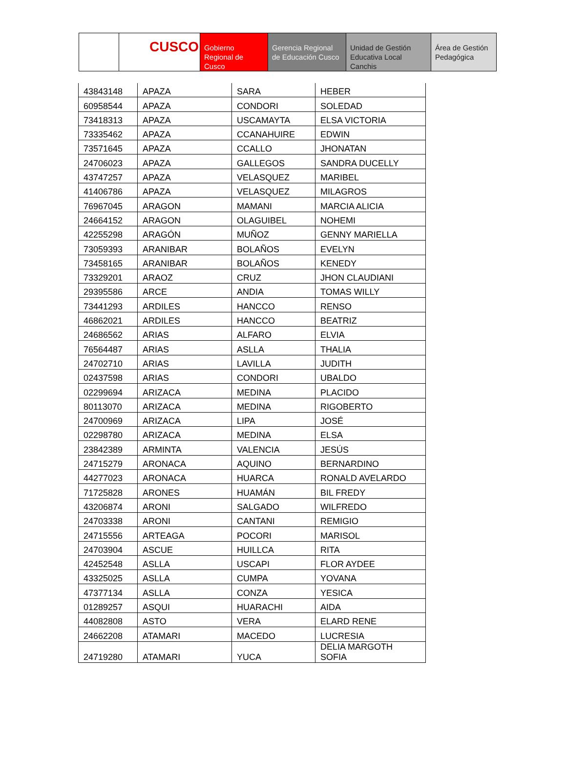CUSCO Gobierno Regional de Cusco
Gerencia Regional de Educación Cusco
Unidad de Gestión Educativa Local Canchis
Área de Gestión Pedagógica
| 43843148 | APAZA | SARA | HEBER |
| 60958544 | APAZA | CONDORI | SOLEDAD |
| 73418313 | APAZA | USCAMAYTA | ELSA VICTORIA |
| 73335462 | APAZA | CCANAHUIRE | EDWIN |
| 73571645 | APAZA | CCALLO | JHONATAN |
| 24706023 | APAZA | GALLEGOS | SANDRA DUCELLY |
| 43747257 | APAZA | VELASQUEZ | MARIBEL |
| 41406786 | APAZA | VELASQUEZ | MILAGROS |
| 76967045 | ARAGON | MAMANI | MARCIA ALICIA |
| 24664152 | ARAGON | OLAGUIBEL | NOHEMI |
| 42255298 | ARAGÓN | MUÑOZ | GENNY MARIELLA |
| 73059393 | ARANIBAR | BOLAÑOS | EVELYN |
| 73458165 | ARANIBAR | BOLAÑOS | KENEDY |
| 73329201 | ARAOZ | CRUZ | JHON CLAUDIANI |
| 29395586 | ARCE | ANDIA | TOMAS WILLY |
| 73441293 | ARDILES | HANCCO | RENSO |
| 46862021 | ARDILES | HANCCO | BEATRIZ |
| 24686562 | ARIAS | ALFARO | ELVIA |
| 76564487 | ARIAS | ASLLA | THALIA |
| 24702710 | ARIAS | LAVILLA | JUDITH |
| 02437598 | ARIAS | CONDORI | UBALDO |
| 02299694 | ARIZACA | MEDINA | PLACIDO |
| 80113070 | ARIZACA | MEDINA | RIGOBERTO |
| 24700969 | ARIZACA | LIPA | JOSÉ |
| 02298780 | ARIZACA | MEDINA | ELSA |
| 23842389 | ARMINTA | VALENCIA | JESÚS |
| 24715279 | ARONACA | AQUINO | BERNARDINO |
| 44277023 | ARONACA | HUARCA | RONALD AVELARDO |
| 71725828 | ARONES | HUAMÁN | BIL FREDY |
| 43206874 | ARONI | SALGADO | WILFREDO |
| 24703338 | ARONI | CANTANI | REMIGIO |
| 24715556 | ARTEAGA | POCORI | MARISOL |
| 24703904 | ASCUE | HUILLCA | RITA |
| 42452548 | ASLLA | USCAPI | FLOR AYDEE |
| 43325025 | ASLLA | CUMPA | YOVANA |
| 47377134 | ASLLA | CONZA | YESICA |
| 01289257 | ASQUI | HUARACHI | AIDA |
| 44082808 | ASTO | VERA | ELARD RENE |
| 24662208 | ATAMARI | MACEDO | LUCRESIA |
| 24719280 | ATAMARI | YUCA | DELIA MARGOTH SOFIA |